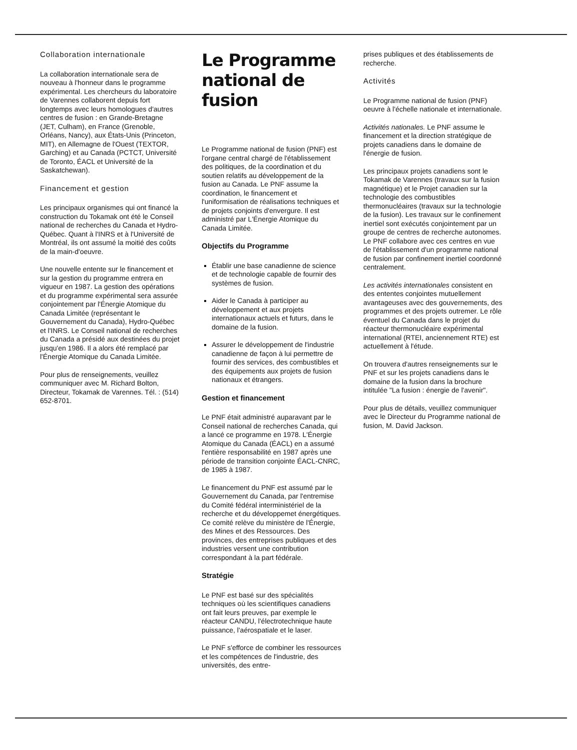Collaboration internationale
La collaboration internationale sera de nouveau à l'honneur dans le programme expérimental. Les chercheurs du laboratoire de Varennes collaborent depuis fort longtemps avec leurs homologues d'autres centres de fusion : en Grande-Bretagne (JET, Culham), en France (Grenoble, Orléans, Nancy), aux États-Unis (Princeton, MIT), en Allemagne de l'Ouest (TEXTOR, Garching) et au Canada (PCTCT, Université de Toronto, ÉACL et Université de la Saskatchewan).
Financement et gestion
Les principaux organismes qui ont financé la construction du Tokamak ont été le Conseil national de recherches du Canada et Hydro-Québec. Quant à l'INRS et à l'Université de Montréal, ils ont assumé la moitié des coûts de la main-d'oeuvre.
Une nouvelle entente sur le financement et sur la gestion du programme entrera en vigueur en 1987. La gestion des opérations et du programme expérimental sera assurée conjointement par l'Énergie Atomique du Canada Limitée (représentant le Gouvernement du Canada), Hydro-Québec et l'INRS. Le Conseil national de recherches du Canada a présidé aux destinées du projet jusqu'en 1986. Il a alors été remplacé par l'Énergie Atomique du Canada Limitée.
Pour plus de renseignements, veuillez communiquer avec M. Richard Bolton, Directeur, Tokamak de Varennes. Tél. : (514) 652-8701.
Le Programme national de fusion
Le Programme national de fusion (PNF) est l'organe central chargé de l'établissement des politiques, de la coordination et du soutien relatifs au développement de la fusion au Canada. Le PNF assume la coordination, le financement et l'uniformisation de réalisations techniques et de projets conjoints d'envergure. Il est administré par L'Énergie Atomique du Canada Limitée.
Objectifs du Programme
Établir une base canadienne de science et de technologie capable de fournir des systèmes de fusion.
Aider le Canada à participer au développement et aux projets internationaux actuels et futurs, dans le domaine de la fusion.
Assurer le développement de l'industrie canadienne de façon à lui permettre de fournir des services, des combustibles et des équipements aux projets de fusion nationaux et étrangers.
Gestion et financement
Le PNF était administré auparavant par le Conseil national de recherches Canada, qui a lancé ce programme en 1978. L'Énergie Atomique du Canada (ÉACL) en a assumé l'entière responsabilité en 1987 après une période de transition conjointe ÉACL-CNRC, de 1985 à 1987.
Le financement du PNF est assumé par le Gouvernement du Canada, par l'entremise du Comité fédéral interministériel de la recherche et du développemet énergétiques. Ce comité relève du ministère de l'Énergie, des Mines et des Ressources. Des provinces, des entreprises publiques et des industries versent une contribution correspondant à la part fédérale.
Stratégie
Le PNF est basé sur des spécialités techniques où les scientifiques canadiens ont fait leurs preuves, par exemple le réacteur CANDU, l'électrotechnique haute puissance, l'aérospatiale et le laser.
Le PNF s'efforce de combiner les ressources et les compétences de l'industrie, des universités, des entre-
prises publiques et des établissements de recherche.
Activités
Le Programme national de fusion (PNF) oeuvre à l'échelle nationale et internationale.
Activités nationales. Le PNF assume le financement et la direction stratégique de projets canadiens dans le domaine de l'énergie de fusion.
Les principaux projets canadiens sont le Tokamak de Varennes (travaux sur la fusion magnétique) et le Projet canadien sur la technologie des combustibles thermonucléaires (travaux sur la technologie de la fusion). Les travaux sur le confinement inertiel sont exécutés conjointement par un groupe de centres de recherche autonomes. Le PNF collabore avec ces centres en vue de l'établissement d'un programme national de fusion par confinement inertiel coordonné centralement.
Les activités internationales consistent en des ententes conjointes mutuellement avantageuses avec des gouvernements, des programmes et des projets outremer. Le rôle éventuel du Canada dans le projet du réacteur thermonucléaire expérimental international (RTEI, anciennement RTE) est actuellement à l'étude.
On trouvera d'autres renseignements sur le PNF et sur les projets canadiens dans le domaine de la fusion dans la brochure intitulée "La fusion : énergie de l'avenir".
Pour plus de détails, veuillez communiquer avec le Directeur du Programme national de fusion, M. David Jackson.